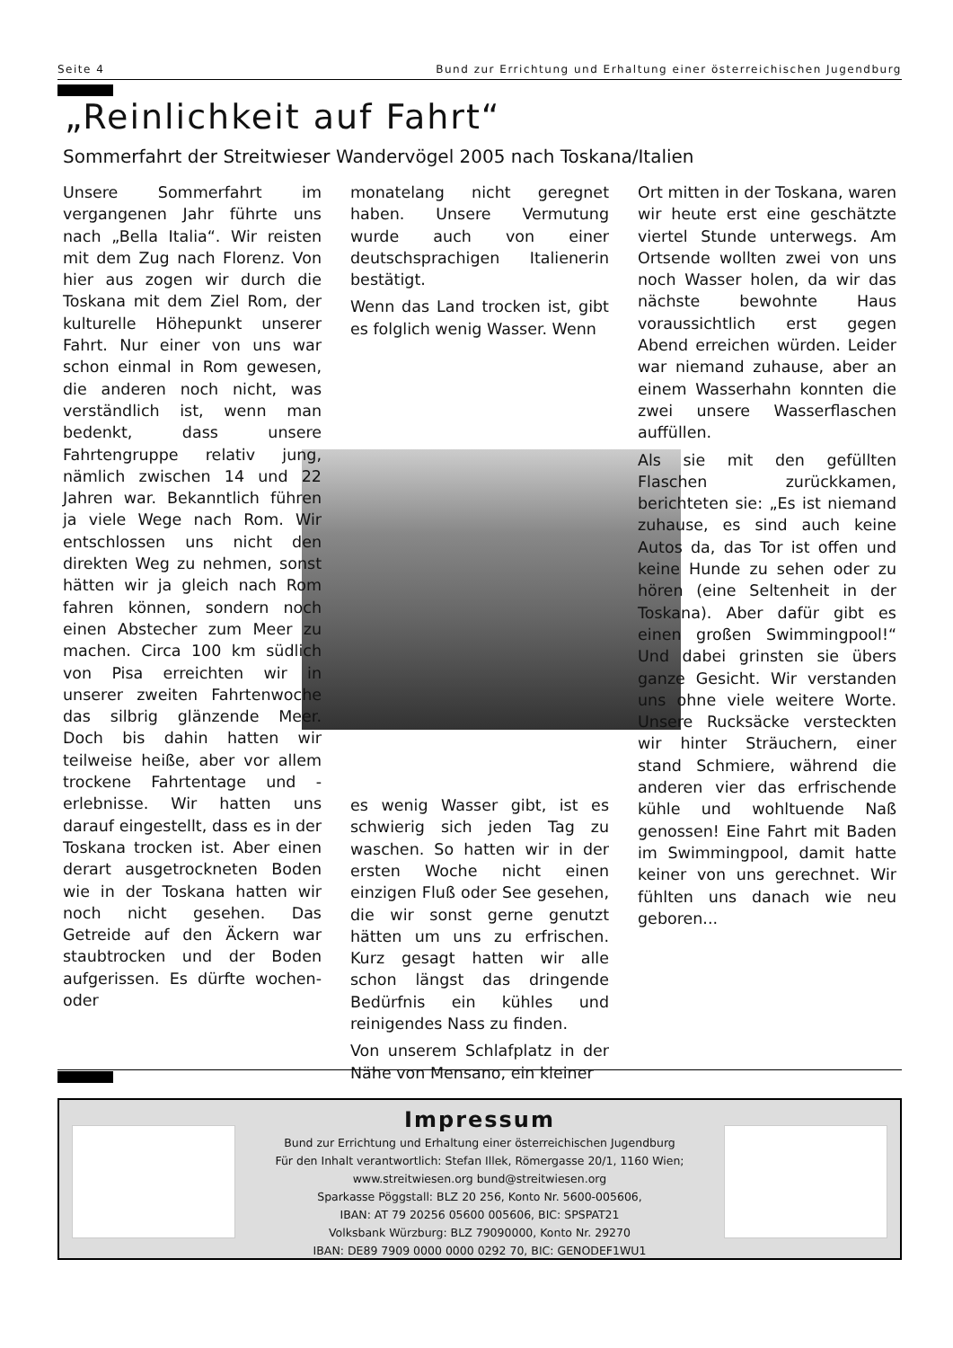Seite 4 Bund zur Errichtung und Erhaltung einer österreichischen Jugendburg
„Reinlichkeit auf Fahrt“
Sommerfahrt der Streitwieser Wandervögel 2005 nach Toskana/Italien
Unsere Sommerfahrt im vergangenen Jahr führte uns nach „Bella Italia“. Wir reisten mit dem Zug nach Florenz. Von hier aus zogen wir durch die Toskana mit dem Ziel Rom, der kulturelle Höhepunkt unserer Fahrt. Nur einer von uns war schon einmal in Rom gewesen, die anderen noch nicht, was verständlich ist, wenn man bedenkt, dass unsere Fahrtengruppe relativ jung, nämlich zwischen 14 und 22 Jahren war. Bekanntlich führen ja viele Wege nach Rom. Wir entschlossen uns nicht den direkten Weg zu nehmen, sonst hätten wir ja gleich nach Rom fahren können, sondern noch einen Abstecher zum Meer zu machen. Circa 100 km südlich von Pisa erreichten wir in unserer zweiten Fahrtenwoche das silbrig glänzende Meer. Doch bis dahin hatten wir teilweise heiße, aber vor allem trockene Fahrtentage und -erlebnisse. Wir hatten uns darauf eingestellt, dass es in der Toskana trocken ist. Aber einen derart ausgetrockneten Boden wie in der Toskana hatten wir noch nicht gesehen. Das Getreide auf den Äckern war staubtrocken und der Boden aufgerissen. Es dürfte wochen- oder
monatelang nicht geregnet haben. Unsere Vermutung wurde auch von einer deutschsprachigen Italienerin bestätigt.
Wenn das Land trocken ist, gibt es folglich wenig Wasser. Wenn
es wenig Wasser gibt, ist es schwierig sich jeden Tag zu waschen. So hatten wir in der ersten Woche nicht einen einzigen Fluß oder See gesehen, die wir sonst gerne genutzt hätten um uns zu erfrischen. Kurz gesagt hatten wir alle schon längst das dringende Bedürfnis ein kühles und reinigendes Nass zu finden.
Von unserem Schlafplatz in der Nähe von Mensano, ein kleiner
Ort mitten in der Toskana, waren wir heute erst eine geschätzte viertel Stunde unterwegs. Am Ortsende wollten zwei von uns noch Wasser holen, da wir das nächste bewohnte Haus voraussichtlich erst gegen Abend erreichen würden. Leider war niemand zuhause, aber an einem Wasserhahn konnten die zwei unsere Wasserflaschen auffüllen.
Als sie mit den gefüllten Flaschen zurückkamen, berichteten sie: „Es ist niemand zuhause, es sind auch keine Autos da, das Tor ist offen und keine Hunde zu sehen oder zu hören (eine Seltenheit in der Toskana). Aber dafür gibt es einen großen Swimmingpool!“ Und dabei grinsten sie übers ganze Gesicht. Wir verstanden uns ohne viele weitere Worte. Unsere Rucksäcke versteckten wir hinter Sträuchern, einer stand Schmiere, während die anderen vier das erfrischende kühle und wohltuende Naß genossen! Eine Fahrt mit Baden im Swimmingpool, damit hatte keiner von uns gerechnet. Wir fühlten uns danach wie neu geboren...
Impressum
Bund zur Errichtung und Erhaltung einer österreichischen Jugendburg
Für den Inhalt verantwortlich: Stefan Illek, Römergasse 20/1, 1160 Wien;
www.streitwiesen.org bund@streitwiesen.org
Sparkasse Pöggstall: BLZ 20 256, Konto Nr. 5600-005606,
IBAN: AT 79 20256 05600 005606, BIC: SPSPAT21
Volksbank Würzburg: BLZ 79090000, Konto Nr. 29270
IBAN: DE89 7909 0000 0000 0292 70, BIC: GENODEF1WU1